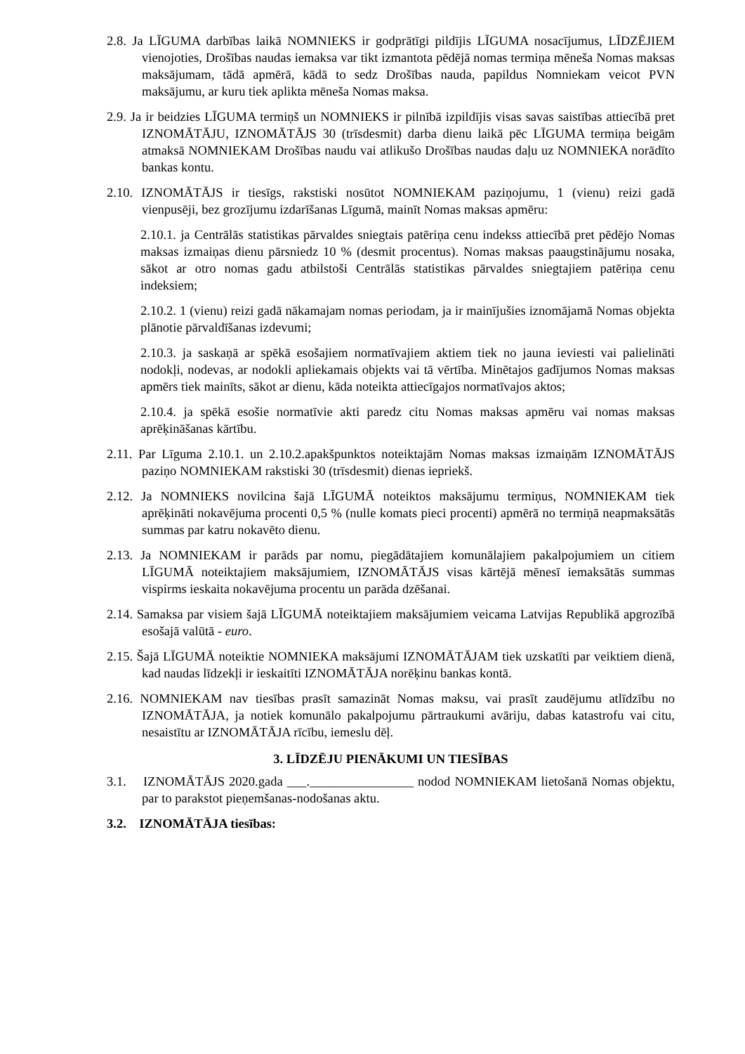2.8. Ja LĪGUMA darbības laikā NOMNIEKS ir godprātīgi pildījis LĪGUMA nosacījumus, LĪDZĒJIEM vienojoties, Drošības naudas iemaksa var tikt izmantota pēdējā nomas termiņa mēneša Nomas maksas maksājumam, tādā apmērā, kādā to sedz Drošības nauda, papildus Nomniekam veicot PVN maksājumu, ar kuru tiek aplikta mēneša Nomas maksa.
2.9. Ja ir beidzies LĪGUMA termiņš un NOMNIEKS ir pilnībā izpildījis visas savas saistības attiecībā pret IZNOMĀTĀJU, IZNOMĀTĀJS 30 (trīsdesmit) darba dienu laikā pēc LĪGUMA termiņa beigām atmaksā NOMNIEKAM Drošības naudu vai atlikušo Drošības naudas daļu uz NOMNIEKA norādīto bankas kontu.
2.10. IZNOMĀTĀJS ir tiesīgs, rakstiski nosūtot NOMNIEKAM paziņojumu, 1 (vienu) reizi gadā vienpusēji, bez grozījumu izdarīšanas Līgumā, mainīt Nomas maksas apmēru:
2.10.1. ja Centrālās statistikas pārvaldes sniegtais patēriņa cenu indekss attiecībā pret pēdējo Nomas maksas izmaiņas dienu pārsniedz 10 % (desmit procentus). Nomas maksas paaugstinājumu nosaka, sākot ar otro nomas gadu atbilstoši Centrālās statistikas pārvaldes sniegtajiem patēriņa cenu indeksiem;
2.10.2. 1 (vienu) reizi gadā nākamajam nomas periodam, ja ir mainījušies iznomājamā Nomas objekta plānotie pārvaldīšanas izdevumi;
2.10.3. ja saskaņā ar spēkā esošajiem normatīvajiem aktiem tiek no jauna ieviesti vai palielināti nodokļi, nodevas, ar nodokli apliekamais objekts vai tā vērtība. Minētajos gadījumos Nomas maksas apmērs tiek mainīts, sākot ar dienu, kāda noteikta attiecīgajos normatīvajos aktos;
2.10.4. ja spēkā esošie normatīvie akti paredz citu Nomas maksas apmēru vai nomas maksas aprēķināšanas kārtību.
2.11. Par Līguma 2.10.1. un 2.10.2.apakšpunktos noteiktajām Nomas maksas izmaiņām IZNOMĀTĀJS paziņo NOMNIEKAM rakstiski 30 (trīsdesmit) dienas iepriekš.
2.12. Ja NOMNIEKS novilcina šajā LĪGUMĀ noteiktos maksājumu termiņus, NOMNIEKAM tiek aprēķināti nokavējuma procenti 0,5 % (nulle komats pieci procenti) apmērā no termiņā neapmaksātās summas par katru nokavēto dienu.
2.13. Ja NOMNIEKAM ir parāds par nomu, piegādātajiem komunālajiem pakalpojumiem un citiem LĪGUMĀ noteiktajiem maksājumiem, IZNOMĀTĀJS visas kārtējā mēnesī iemaksātās summas vispirms ieskaita nokavējuma procentu un parāda dzēšanai.
2.14. Samaksa par visiem šajā LĪGUMĀ noteiktajiem maksājumiem veicama Latvijas Republikā apgrozībā esošajā valūtā - euro.
2.15. Šajā LĪGUMĀ noteiktie NOMNIEKA maksājumi IZNOMĀTĀJAM tiek uzskatīti par veiktiem dienā, kad naudas līdzekļi ir ieskaitīti IZNOMĀTĀJA norēķinu bankas kontā.
2.16. NOMNIEKAM nav tiesības prasīt samazināt Nomas maksu, vai prasīt zaudējumu atlīdzību no IZNOMĀTĀJA, ja notiek komunālo pakalpojumu pārtraukumi avāriju, dabas katastrofu vai citu, nesaistītu ar IZNOMĀTĀJA rīcību, iemeslu dēļ.
3. LĪDZĒJU PIENĀKUMI UN TIESĪBAS
3.1. IZNOMĀTĀJS 2020.gada ___.________________ nodod NOMNIEKAM lietošanā Nomas objektu, par to parakstot pieņemšanas-nodošanas aktu.
3.2. IZNOMĀTĀJA tiesības: